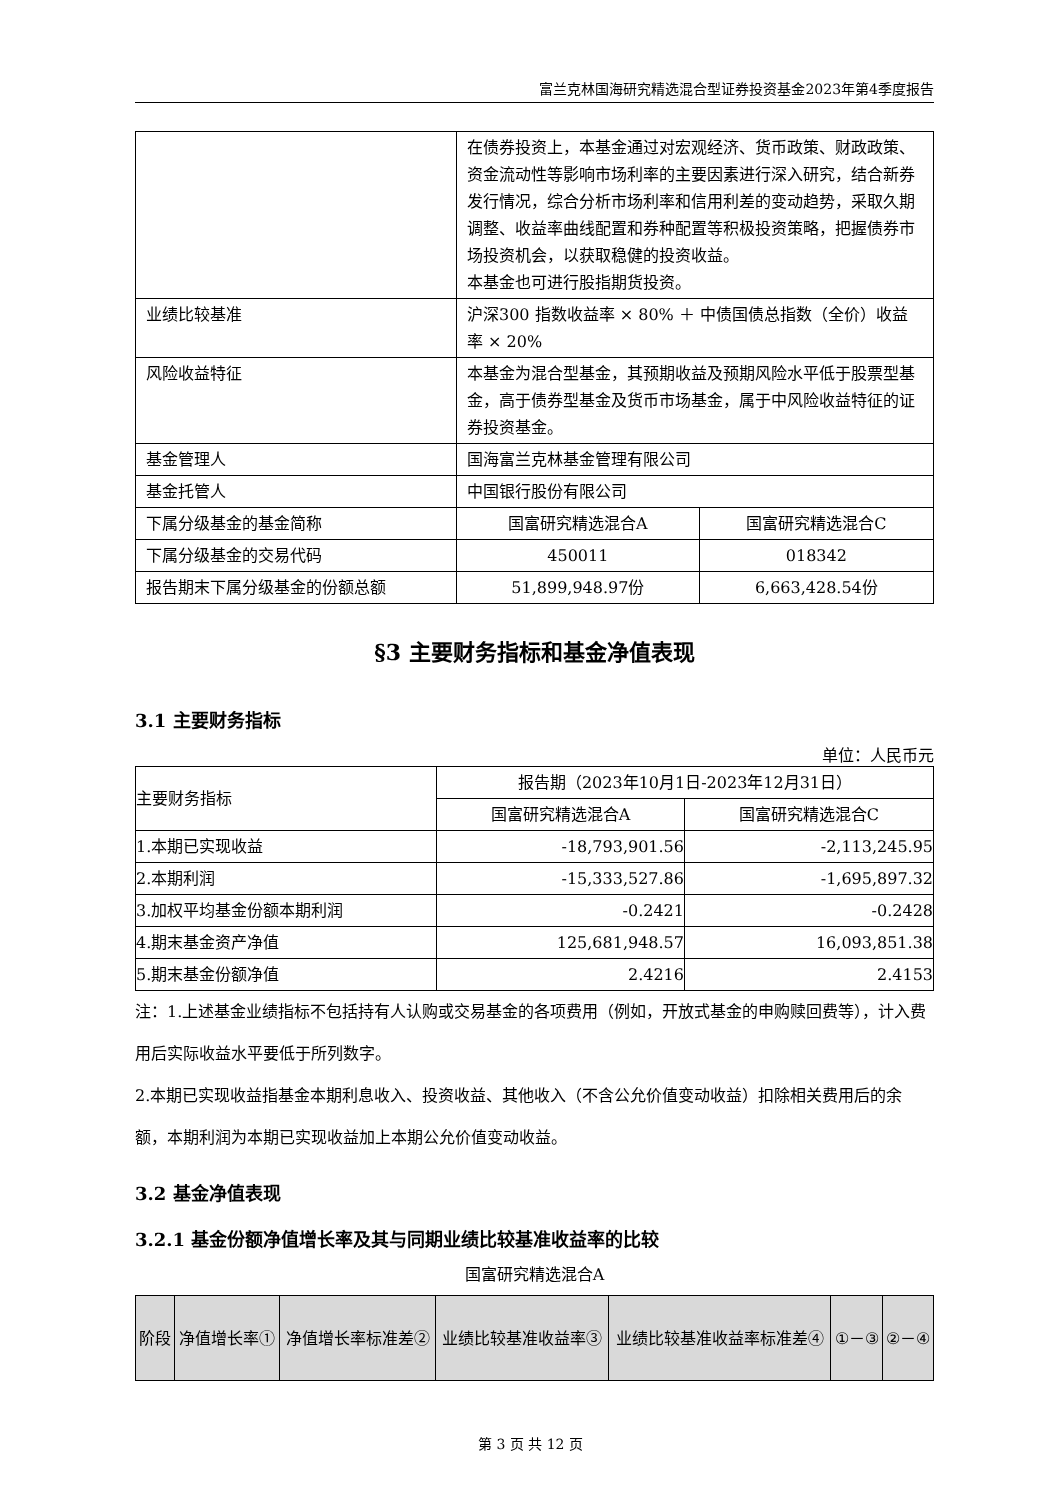富兰克林国海研究精选混合型证券投资基金2023年第4季度报告
| | 在债券投资上，本基金通过对宏观经济、货币政策、财政政策、资金流动性等影响市场利率的主要因素进行深入研究，结合新券发行情况，综合分析市场利率和信用利差的变动趋势，采取久期调整、收益率曲线配置和券种配置等积极投资策略，把握债券市场投资机会，以获取稳健的投资收益。 本基金也可进行股指期货投资。 | |
| 业绩比较基准 | 沪深300 指数收益率 × 80% ＋ 中债国债总指数（全价）收益率 × 20% | |
| 风险收益特征 | 本基金为混合型基金，其预期收益及预期风险水平低于股票型基金，高于债券型基金及货币市场基金，属于中风险收益特征的证券投资基金。 | |
| 基金管理人 | 国海富兰克林基金管理有限公司 | |
| 基金托管人 | 中国银行股份有限公司 | |
| 下属分级基金的基金简称 | 国富研究精选混合A | 国富研究精选混合C |
| 下属分级基金的交易代码 | 450011 | 018342 |
| 报告期末下属分级基金的份额总额 | 51,899,948.97份 | 6,663,428.54份 |
§3 主要财务指标和基金净值表现
3.1 主要财务指标
单位：人民币元
| 主要财务指标 | 报告期（2023年10月1日-2023年12月31日） | |
| | 国富研究精选混合A | 国富研究精选混合C |
| 1.本期已实现收益 | -18,793,901.56 | -2,113,245.95 |
| 2.本期利润 | -15,333,527.86 | -1,695,897.32 |
| 3.加权平均基金份额本期利润 | -0.2421 | -0.2428 |
| 4.期末基金资产净值 | 125,681,948.57 | 16,093,851.38 |
| 5.期末基金份额净值 | 2.4216 | 2.4153 |
注：1.上述基金业绩指标不包括持有人认购或交易基金的各项费用（例如，开放式基金的申购赎回费等），计入费用后实际收益水平要低于所列数字。
2.本期已实现收益指基金本期利息收入、投资收益、其他收入（不含公允价值变动收益）扣除相关费用后的余额，本期利润为本期已实现收益加上本期公允价值变动收益。
3.2 基金净值表现
3.2.1 基金份额净值增长率及其与同期业绩比较基准收益率的比较
国富研究精选混合A
| 阶段 | 净值增长率① | 净值增长率标准差② | 业绩比较基准收益率③ | 业绩比较基准收益率标准差④ | ①－③ | ②－④ |
| --- | --- | --- | --- | --- | --- | --- |
第 3 页 共 12 页